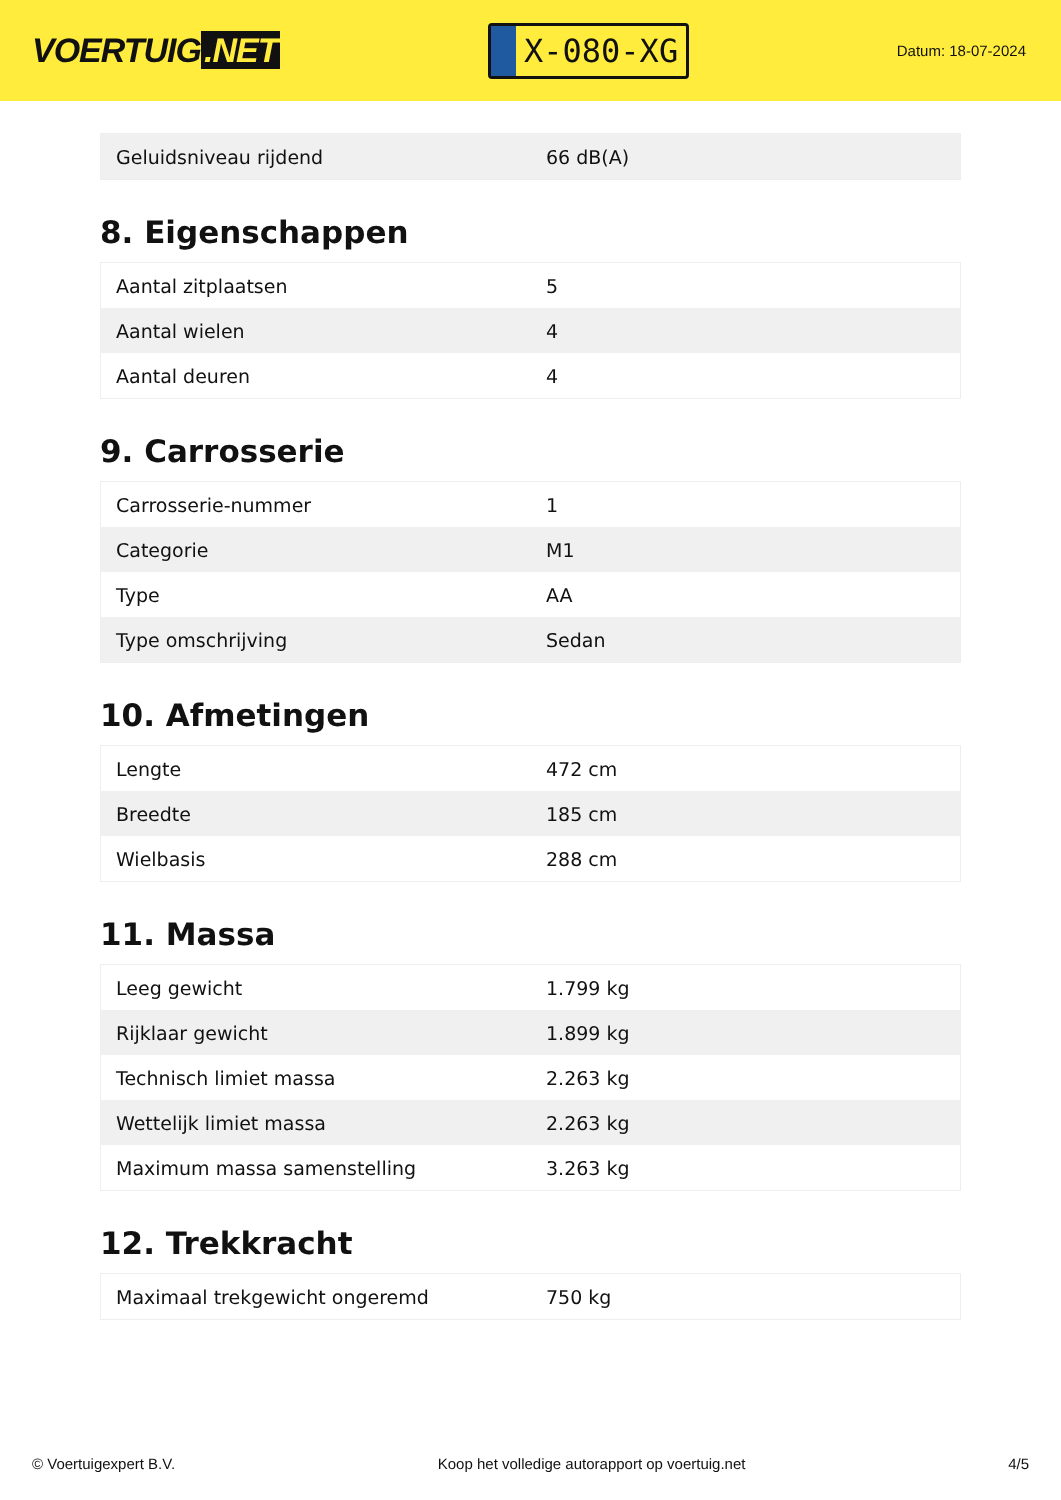VOERTUIG.NET
X-080-XG
Datum: 18-07-2024
| Geluidsniveau rijdend | 66 dB(A) |
8. Eigenschappen
| Aantal zitplaatsen | 5 |
| Aantal wielen | 4 |
| Aantal deuren | 4 |
9. Carrosserie
| Carrosserie-nummer | 1 |
| Categorie | M1 |
| Type | AA |
| Type omschrijving | Sedan |
10. Afmetingen
| Lengte | 472 cm |
| Breedte | 185 cm |
| Wielbasis | 288 cm |
11. Massa
| Leeg gewicht | 1.799 kg |
| Rijklaar gewicht | 1.899 kg |
| Technisch limiet massa | 2.263 kg |
| Wettelijk limiet massa | 2.263 kg |
| Maximum massa samenstelling | 3.263 kg |
12. Trekkracht
| Maximaal trekgewicht ongeremd | 750 kg |
© Voertuigexpert B.V. Koop het volledige autorapport op voertuig.net 4/5